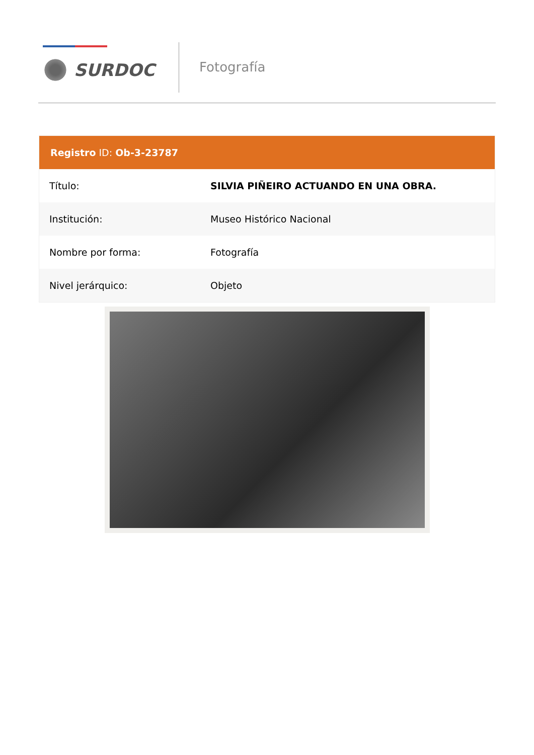SURDOC
Fotografía
Registro ID: Ob-3-23787
| Título: | SILVIA PIÑEIRO ACTUANDO EN UNA OBRA. |
| Institución: | Museo Histórico Nacional |
| Nombre por forma: | Fotografía |
| Nivel jerárquico: | Objeto |